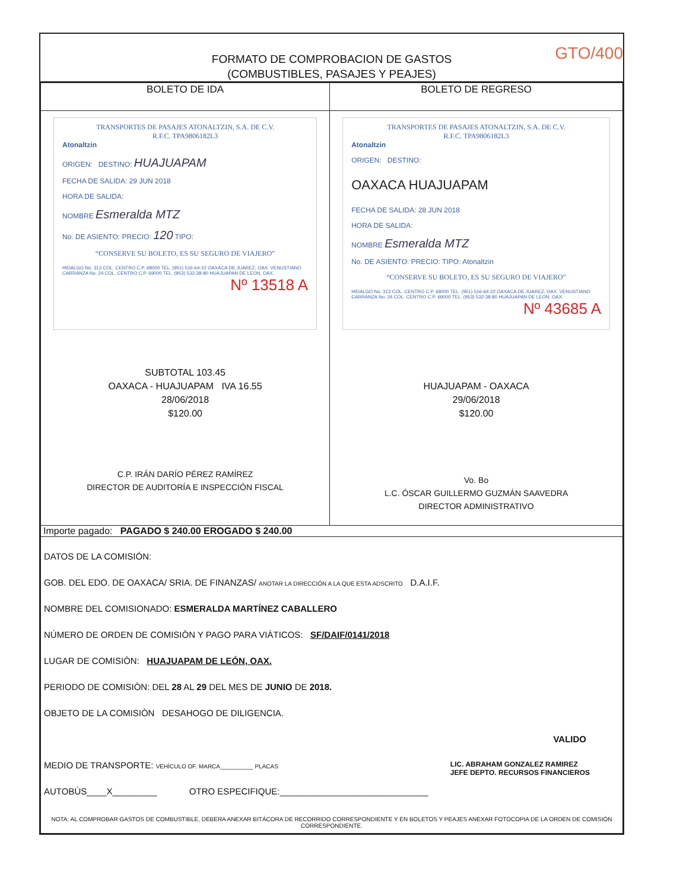FORMATO DE COMPROBACION DE GASTOS
(COMBUSTIBLES, PASAJES Y PEAJES)
GTO/400
| BOLETO DE IDA | BOLETO DE REGRESO |
| --- | --- |
| TRANSPORTES DE PASAJES ATONALTZIN, S.A. DE C.V. R.F.C. TPA9806182L3 Atonaltzin ORIGEN: DESTINO: HUAJUAPAM FECHA DE SALIDA: 29 JUN 2018 HORA DE SALIDA: NOMBRE Esmeralda MTZ No. DE ASIENTO: PRECIO: 120 TIPO: “CONSERVE SU BOLETO, ES SU SEGURO DE VIAJERO” HIDALGO No. 313 COL. CENTRO C.P. 68000 TEL. (951) 516-64-22 OAXACA DE JUAREZ, OAX. VENUSTIANO CARRANZA No. 24 COL. CENTRO C.P. 69000 TEL. (953) 532-38-80 HUAJUAPAN DE LEON, OAX. Nº 13518 A SUBTOTAL 103.45 OAXACA - HUAJUAPAM IVA 16.55 28/06/2018 $120.00 C.P. IRÁN DARÍO PÉREZ RAMÍREZ DIRECTOR DE AUDITORÍA E INSPECCIÓN FISCAL | TRANSPORTES DE PASAJES ATONALTZIN, S.A. DE C.V. R.F.C. TPA9806182L3 Atonaltzin ORIGEN: DESTINO: OAXACA HUAJUAPAM FECHA DE SALIDA: 28 JUN 2018 HORA DE SALIDA: NOMBRE Esmeralda MTZ No. DE ASIENTO: PRECIO: TIPO: Atonaltzin “CONSERVE SU BOLETO, ES SU SEGURO DE VIAJERO” HIDALGO No. 313 COL. CENTRO C.P. 68000 TEL. (951) 516-64-22 OAXACA DE JUAREZ, OAX. VENUSTIANO CARRANZA No. 24 COL. CENTRO C.P. 69000 TEL. (953) 532-38-80 HUAJUAPAN DE LEON, OAX. Nº 43685 A HUAJUAPAM - OAXACA 29/06/2018 $120.00 Vo. Bo L.C. ÓSCAR GUILLERMO GUZMÁN SAAVEDRA DIRECTOR ADMINISTRATIVO |
| Importe pagado: PAGADO $ 240.00 EROGADO $ 240.00 | |
| DATOS DE LA COMISIÓN: GOB. DEL EDO. DE OAXACA/ SRIA. DE FINANZAS/ ANOTAR LA DIRECCIÓN A LA QUE ESTA ADSCRITO D.A.I.F. NOMBRE DEL COMISIONADO: ESMERALDA MARTÍNEZ CABALLERO NÚMERO DE ORDEN DE COMISIÒN Y PAGO PARA VIÀTICOS: SF/DAIF/0141/2018 LUGAR DE COMISIÒN: HUAJUAPAM DE LEÓN, OAX. PERIODO DE COMISIÒN: DEL 28 AL 29 DEL MES DE JUNIO DE 2018. OBJETO DE LA COMISIÒN DESAHOGO DE DILIGENCIA. VALIDO MEDIO DE TRANSPORTE: VEHÌCULO OF. MARCA__________ PLACAS LIC. ABRAHAM GONZALEZ RAMIREZ JEFE DEPTO. RECURSOS FINANCIEROS AUTOBÙS____X_________ OTRO ESPECIFIQUE:______________________________ NOTA: AL COMPROBAR GASTOS DE COMBUSTIBLE, DEBERA ANEXAR BITÁCORA DE RECORRIDO CORRESPONDIENTE Y EN BOLETOS Y PEAJES ANEXAR FOTOCOPIA DE LA ORDEN DE COMISIÓN CORRESPONDIENTE. | |